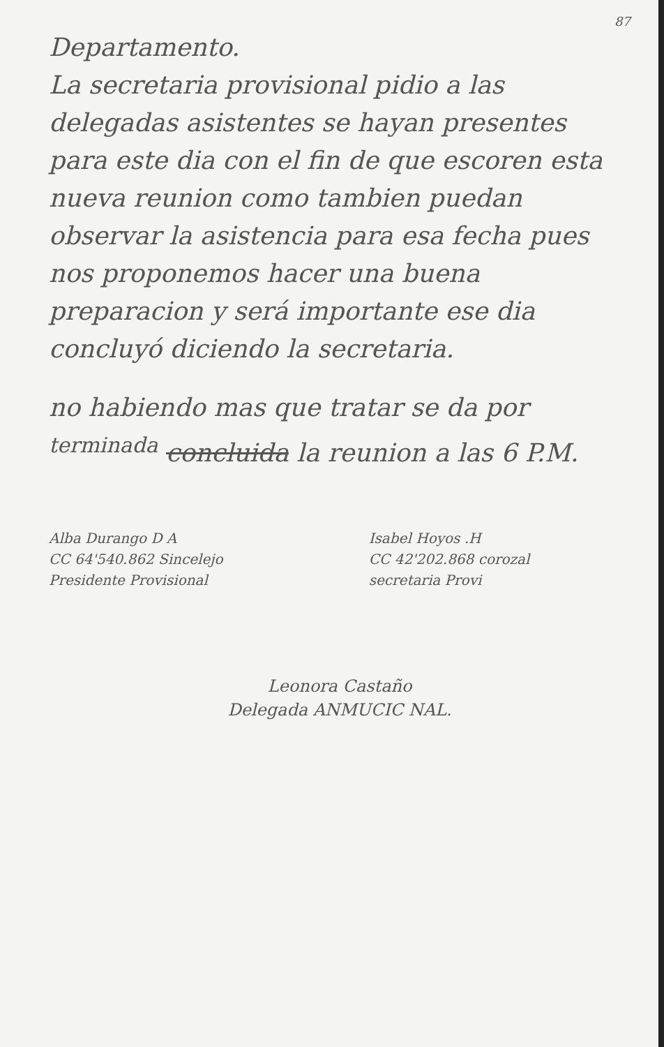87
Departamento.
La secretaria provisional pidio a las delegadas asistentes se hayan presentes para este dia con el fin de que escoren esta nueva reunion como tambien puedan observar la asistencia para esa fecha pues nos proponemos hacer una buena preparacion y será importante ese dia concluyó diciendo la secretaria.
no habiendo mas que tratar se da por <sup>terminada</sup> concluida la reunion a las 6 P.M.
Alba Durango D A
CC 64'540.862 Sincelejo
Presidente Provisional
Isabel Hoyos .H
CC 42'202.868 corozal
secretaria Provi
Leonora Castaño
Delegada ANMUCIC NAL.